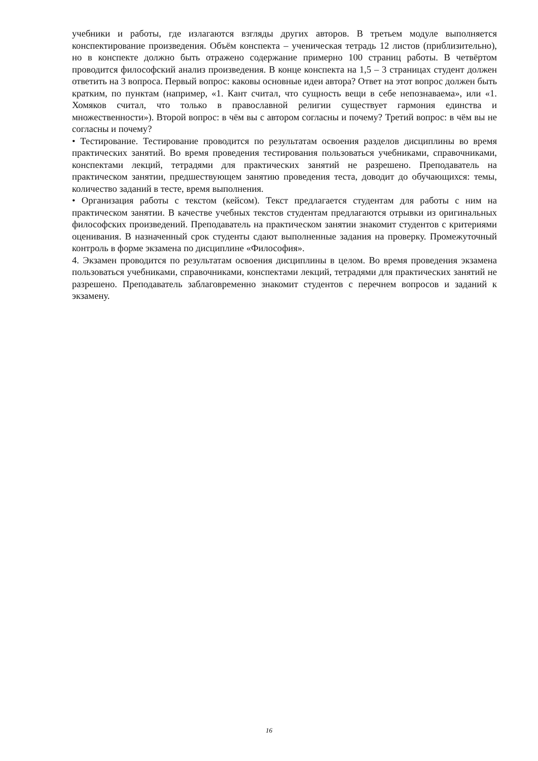учебники и работы, где излагаются взгляды других авторов. В третьем модуле выполняется конспектирование произведения. Объём конспекта – ученическая тетрадь 12 листов (приблизительно), но в конспекте должно быть отражено содержание примерно 100 страниц работы. В четвёртом проводится философский анализ произведения. В конце конспекта на 1,5 – 3 страницах студент должен ответить на 3 вопроса. Первый вопрос: каковы основные идеи автора? Ответ на этот вопрос должен быть кратким, по пунктам (например, «1. Кант считал, что сущность вещи в себе непознаваема», или «1. Хомяков считал, что только в православной религии существует гармония единства и множественности»). Второй вопрос: в чём вы с автором согласны и почему? Третий вопрос: в чём вы не согласны и почему?
• Тестирование. Тестирование проводится по результатам освоения разделов дисциплины во время практических занятий. Во время проведения тестирования пользоваться учебниками, справочниками, конспектами лекций, тетрадями для практических занятий не разрешено. Преподаватель на практическом занятии, предшествующем занятию проведения теста, доводит до обучающихся: темы, количество заданий в тесте, время выполнения.
• Организация работы с текстом (кейсом). Текст предлагается студентам для работы с ним на практическом занятии. В качестве учебных текстов студентам предлагаются отрывки из оригинальных философских произведений. Преподаватель на практическом занятии знакомит студентов с критериями оценивания. В назначенный срок студенты сдают выполненные задания на проверку. Промежуточный контроль в форме экзамена по дисциплине «Философия».
4. Экзамен проводится по результатам освоения дисциплины в целом. Во время проведения экзамена пользоваться учебниками, справочниками, конспектами лекций, тетрадями для практических занятий не разрешено. Преподаватель заблаговременно знакомит студентов с перечнем вопросов и заданий к экзамену.
16